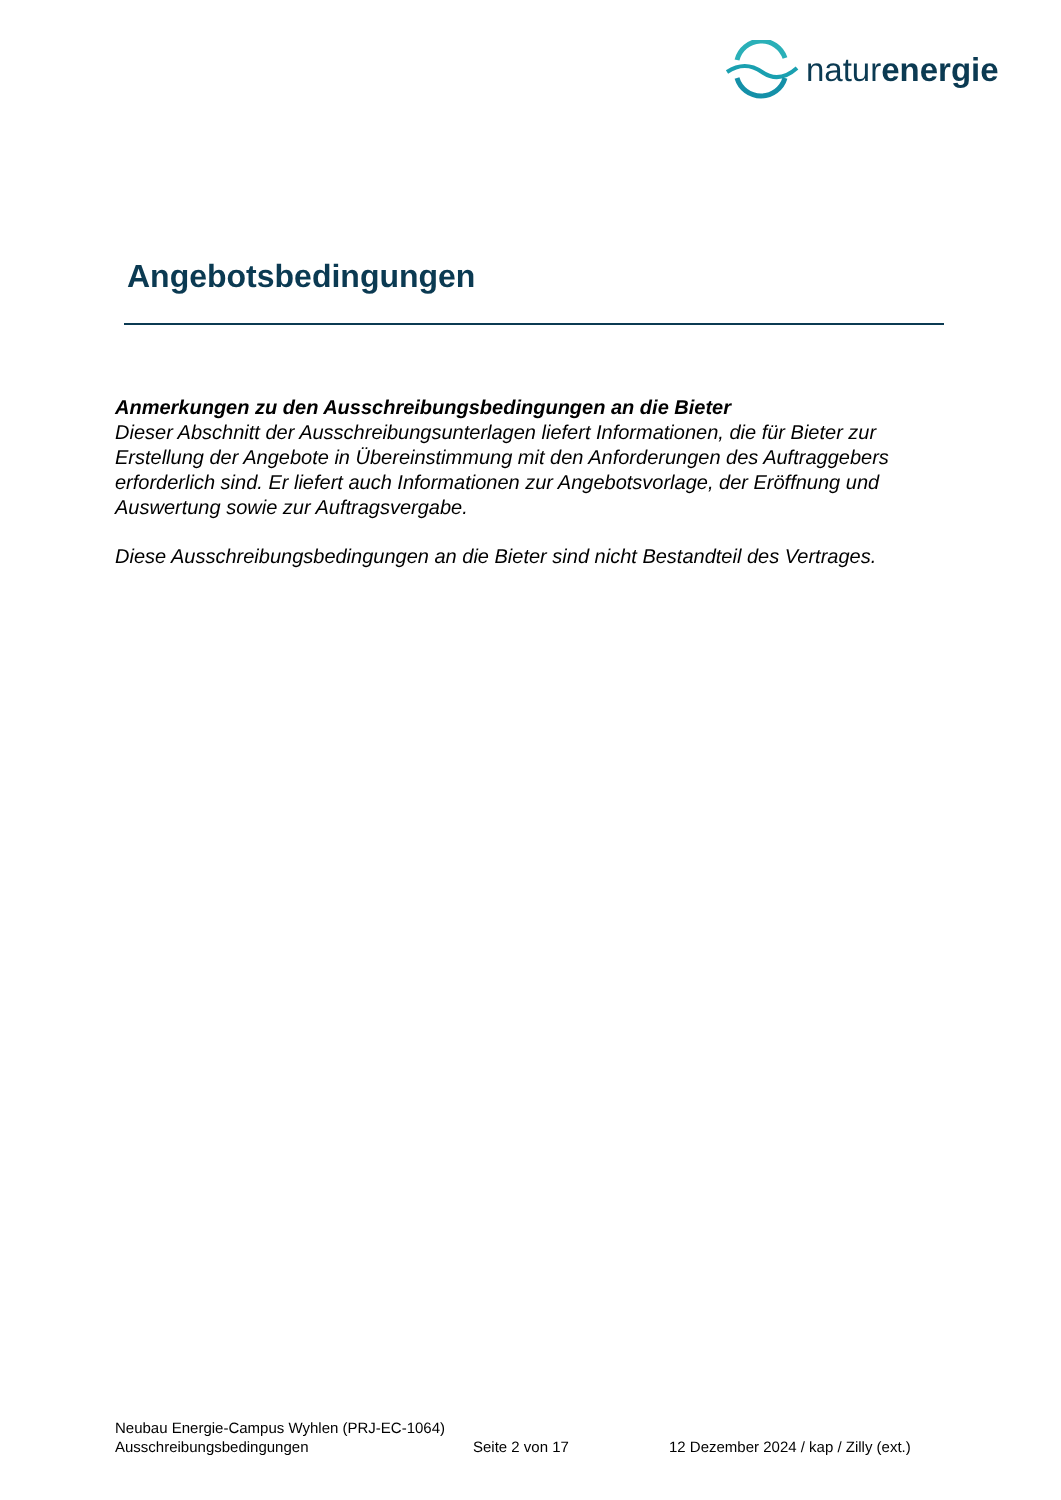naturenergie
Angebotsbedingungen
Anmerkungen zu den Ausschreibungsbedingungen an die Bieter
Dieser Abschnitt der Ausschreibungsunterlagen liefert Informationen, die für Bieter zur Erstellung der Angebote in Übereinstimmung mit den Anforderungen des Auftraggebers erforderlich sind. Er liefert auch Informationen zur Angebotsvorlage, der Eröffnung und Auswertung sowie zur Auftragsvergabe.
Diese Ausschreibungsbedingungen an die Bieter sind nicht Bestandteil des Vertrages.
Neubau Energie-Campus Wyhlen (PRJ-EC-1064)
Ausschreibungsbedingungen Seite 2 von 17 12 Dezember 2024 / kap / Zilly (ext.)